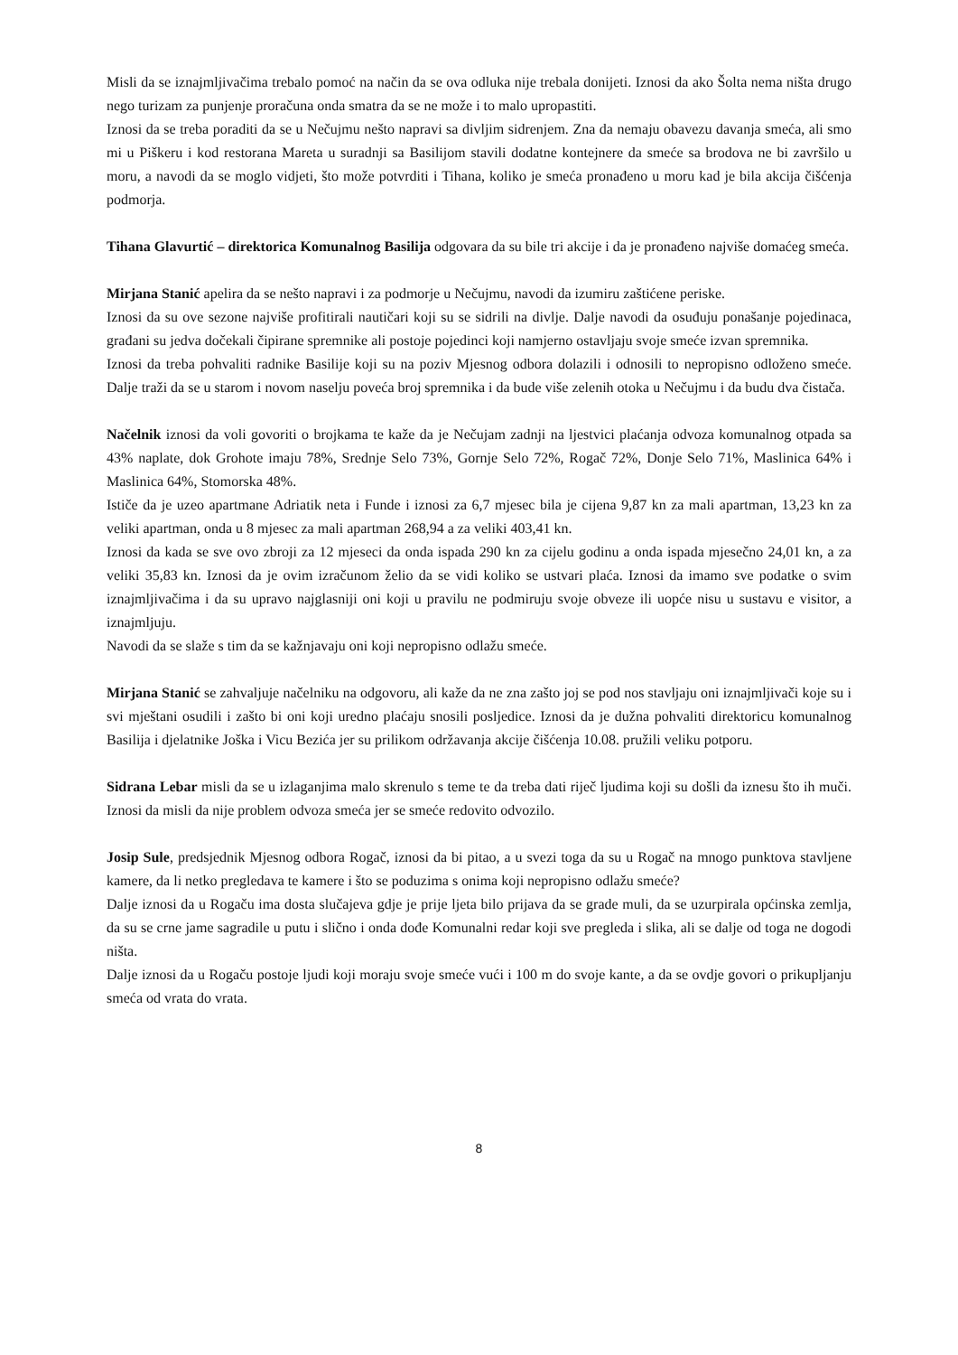Misli da se iznajmljivačima trebalo pomoć na način da se ova odluka nije trebala donijeti. Iznosi da ako Šolta nema ništa drugo nego turizam za punjenje proračuna onda smatra da se ne može i to malo upropastiti.
Iznosi da se treba poraditi da se u Nečujmu nešto napravi sa divljim sidrenjem. Zna da nemaju obavezu davanja smeća, ali smo mi u Piškeru i kod restorana Mareta u suradnji sa Basilijom stavili dodatne kontejnere da smeće sa brodova ne bi završilo u moru, a navodi da se moglo vidjeti, što može potvrditi i Tihana, koliko je smeća pronađeno u moru kad je bila akcija čišćenja podmorja.
Tihana Glavurtić – direktorica Komunalnog Basilija odgovara da su bile tri akcije i da je pronađeno najviše domaćeg smeća.
Mirjana Stanić apelira da se nešto napravi i za podmorje u Nečujmu, navodi da izumiru zaštićene periske.
Iznosi da su ove sezone najviše profitirali nautičari koji su se sidrili na divlje. Dalje navodi da osuđuju ponašanje pojedinaca, građani su jedva dočekali čipirane spremnike ali postoje pojedinci koji namjerno ostavljaju svoje smeće izvan spremnika.
Iznosi da treba pohvaliti radnike Basilije koji su na poziv Mjesnog odbora dolazili i odnosili to nepropisno odloženo smeće. Dalje traži da se u starom i novom naselju poveća broj spremnika i da bude više zelenih otoka u Nečujmu i da budu dva čistača.
Načelnik iznosi da voli govoriti o brojkama te kaže da je Nečujam zadnji na ljestvici plaćanja odvoza komunalnog otpada sa 43% naplate, dok Grohote imaju 78%, Srednje Selo 73%, Gornje Selo 72%, Rogač 72%, Donje Selo 71%, Maslinica 64% i Maslinica 64%, Stomorska 48%.
Ističe da je uzeo apartmane Adriatik neta i Funde i iznosi za 6,7 mjesec bila je cijena 9,87 kn za mali apartman, 13,23 kn za veliki apartman, onda u 8 mjesec za mali apartman 268,94 a za veliki 403,41 kn.
Iznosi da kada se sve ovo zbroji za 12 mjeseci da onda ispada 290 kn za cijelu godinu a onda ispada mjesečno 24,01 kn, a za veliki 35,83 kn. Iznosi da je ovim izračunom želio da se vidi koliko se ustvari plaća. Iznosi da imamo sve podatke o svim iznajmljivačima i da su upravo najglasniji oni koji u pravilu ne podmiruju svoje obveze ili uopće nisu u sustavu e visitor, a iznajmljuju.
Navodi da se slaže s tim da se kažnjavaju oni koji nepropisno odlažu smeće.
Mirjana Stanić se zahvaljuje načelniku na odgovoru, ali kaže da ne zna zašto joj se pod nos stavljaju oni iznajmljivači koje su i svi mještani osudili i zašto bi oni koji uredno plaćaju snosili posljedice. Iznosi da je dužna pohvaliti direktoricu komunalnog Basilija i djelatnike Joška i Vicu Bezića jer su prilikom održavanja akcije čišćenja 10.08. pružili veliku potporu.
Sidrana Lebar misli da se u izlaganjima malo skrenulo s teme te da treba dati riječ ljudima koji su došli da iznesu što ih muči. Iznosi da misli da nije problem odvoza smeća jer se smeće redovito odvozilo.
Josip Sule, predsjednik Mjesnog odbora Rogač, iznosi da bi pitao, a u svezi toga da su u Rogač na mnogo punktova stavljene kamere, da li netko pregledava te kamere i što se poduzima s onima koji nepropisno odlažu smeće?
Dalje iznosi da u Rogaču ima dosta slučajeva gdje je prije ljeta bilo prijava da se grade muli, da se uzurpirala općinska zemlja, da su se crne jame sagradile u putu i slično i onda dođe Komunalni redar koji sve pregleda i slika, ali se dalje od toga ne dogodi ništa.
Dalje iznosi da u Rogaču postoje ljudi koji moraju svoje smeće vući i 100 m do svoje kante, a da se ovdje govori o prikupljanju smeća od vrata do vrata.
8